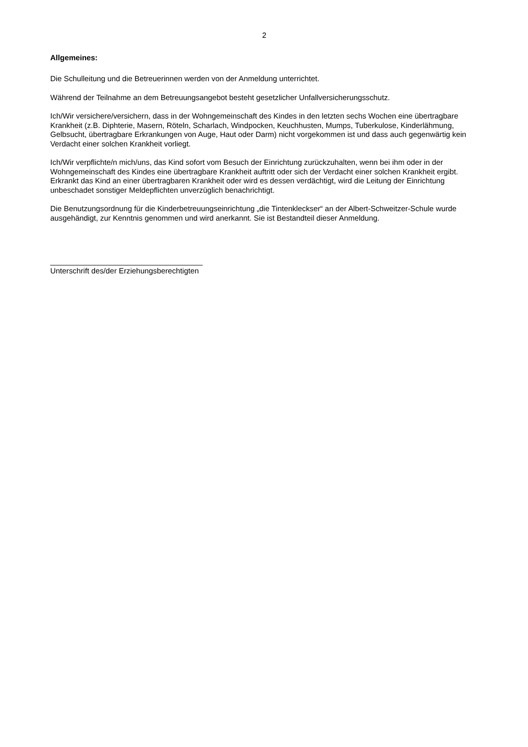2
Allgemeines:
Die Schulleitung und die Betreuerinnen werden von der Anmeldung unterrichtet.
Während der Teilnahme an dem Betreuungsangebot besteht gesetzlicher Unfallversicherungsschutz.
Ich/Wir versichere/versichern, dass in der Wohngemeinschaft des Kindes in den letzten sechs Wochen eine übertragbare Krankheit (z.B. Diphterie, Masern, Röteln, Scharlach, Windpocken, Keuchhusten, Mumps, Tuberkulose, Kinderlähmung, Gelbsucht, übertragbare Erkrankungen von Auge, Haut oder Darm) nicht vorgekommen ist und dass auch gegenwärtig kein Verdacht einer solchen Krankheit vorliegt.
Ich/Wir verpflichte/n mich/uns, das Kind sofort vom Besuch der Einrichtung zurückzuhalten, wenn bei ihm oder in der Wohngemeinschaft des Kindes eine übertragbare Krankheit auftritt oder sich der Verdacht einer solchen Krankheit ergibt. Erkrankt das Kind an einer übertragbaren Krankheit oder wird es dessen verdächtigt, wird die Leitung der Einrichtung unbeschadet sonstiger Meldepflichten unverzüglich benachrichtigt.
Die Benutzungsordnung für die Kinderbetreuungseinrichtung „die Tintenkleckser“ an der Albert-Schweitzer-Schule wurde ausgehändigt, zur Kenntnis genommen und wird anerkannt. Sie ist Bestandteil dieser Anmeldung.
____________________________________
Unterschrift des/der Erziehungsberechtigten